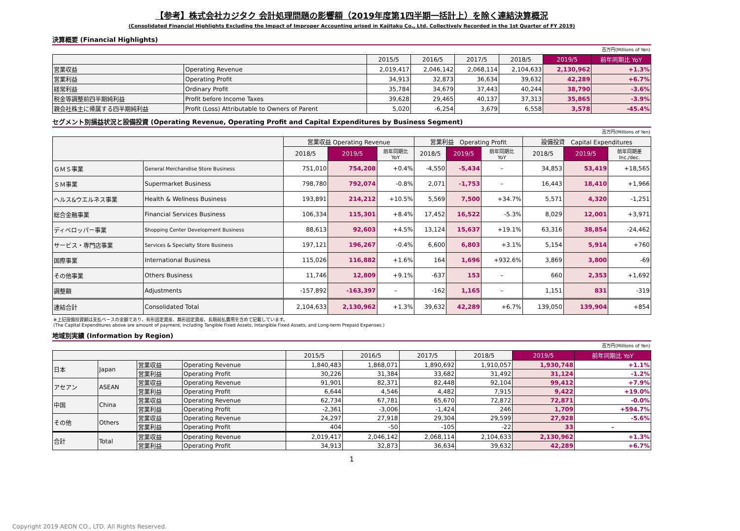【参考】株式会社カジタク 会計処理問題の影響額（2019年度第1四半期一括計上）を除く連結決算概況
(Consolidated Financial Highlights Excluding the Impact of Improper Accounting arised in Kajitaku Co., Ltd. Collectively Recorded in the 1st Quarter of FY 2019)
決算概要 (Financial Highlights)
百万円(Millions of Yen)
| | | 2015/5 | 2016/5 | 2017/5 | 2018/5 | 2019/5 | 前年同期比 YoY |
| --- | --- | --- | --- | --- | --- | --- | --- |
| 営業収益 | Operating Revenue | 2,019,417 | 2,046,142 | 2,068,114 | 2,104,633 | 2,130,962 | +1.3% |
| 営業利益 | Operating Profit | 34,913 | 32,873 | 36,634 | 39,632 | 42,289 | +6.7% |
| 経常利益 | Ordinary Profit | 35,784 | 34,679 | 37,443 | 40,244 | 38,790 | -3.6% |
| 税金等調整前四半期純利益 | Profit before Income Taxes | 39,628 | 29,465 | 40,137 | 37,313 | 35,865 | -3.9% |
| 親会社株主に帰属する四半期純利益 | Profit (Loss) Attributable to Owners of Parent | 5,020 | -6,254 | 3,679 | 6,558 | 3,578 | -45.4% |
セグメント別損益状況と設備投資 (Operating Revenue, Operating Profit and Capital Expenditures by Business Segment)
百万円(Millions of Yen)
| | | 営業収益 Operating Revenue | | | 営業利益 Operating Profit | | | 設備投資 Capital Expenditures | | |
| --- | --- | --- | --- | --- | --- | --- | --- | --- | --- | --- |
| | | 2018/5 | 2019/5 | 前年同期比 YoY | 2018/5 | 2019/5 | 前年同期比 YoY | 2018/5 | 2019/5 | 前年同期差 Inc./dec. |
| ＧＭＳ事業 | General Merchandise Store Business | 751,010 | 754,208 | +0.4% | -4,550 | -5,434 | – | 34,853 | 53,419 | +18,565 |
| ＳＭ事業 | Supermarket Business | 798,780 | 792,074 | -0.8% | 2,071 | -1,753 | – | 16,443 | 18,410 | +1,966 |
| ヘルス&ウエルネス事業 | Health & Wellness Business | 193,891 | 214,212 | +10.5% | 5,569 | 7,500 | +34.7% | 5,571 | 4,320 | -1,251 |
| 総合金融事業 | Financial Services Business | 106,334 | 115,301 | +8.4% | 17,452 | 16,522 | -5.3% | 8,029 | 12,001 | +3,971 |
| ディベロッパー事業 | Shopping Center Development Business | 88,613 | 92,603 | +4.5% | 13,124 | 15,637 | +19.1% | 63,316 | 38,854 | -24,462 |
| サービス・専門店事業 | Services & Specialty Store Business | 197,121 | 196,267 | -0.4% | 6,600 | 6,803 | +3.1% | 5,154 | 5,914 | +760 |
| 国際事業 | International Business | 115,026 | 116,882 | +1.6% | 164 | 1,696 | +932.6% | 3,869 | 3,800 | -69 |
| その他事業 | Others Business | 11,746 | 12,809 | +9.1% | -637 | 153 | – | 660 | 2,353 | +1,692 |
| 調整額 | Adjustments | -157,892 | -163,397 | – | -162 | 1,165 | – | 1,151 | 831 | -319 |
| 連結合計 | Consolidated Total | 2,104,633 | 2,130,962 | +1.3% | 39,632 | 42,289 | +6.7% | 139,050 | 139,904 | +854 |
※上記設備投資額は支払ベースの金額であり、有形固定資産、無形固定資産、長期前払費用を含めて記載しています。
(The Capital Expenditures above are amount of payment, including Tangible Fixed Assets, Intangible Fixed Assets, and Long-term Prepaid Expenses.)
地域別実績 (Information by Region)
百万円(Millions of Yen)
| | | | | 2015/5 | 2016/5 | 2017/5 | 2018/5 | 2019/5 | 前年同期比 YoY |
| --- | --- | --- | --- | --- | --- | --- | --- | --- | --- |
| 日本 | Japan | 営業収益 | Operating Revenue | 1,840,483 | 1,868,071 | 1,890,692 | 1,910,057 | 1,930,748 | +1.1% |
| | | 営業利益 | Operating Profit | 30,226 | 31,384 | 33,682 | 31,492 | 31,124 | -1.2% |
| アセアン | ASEAN | 営業収益 | Operating Revenue | 91,901 | 82,371 | 82,448 | 92,104 | 99,412 | +7.9% |
| | | 営業利益 | Operating Profit | 6,644 | 4,546 | 4,482 | 7,915 | 9,422 | +19.0% |
| 中国 | China | 営業収益 | Operating Revenue | 62,734 | 67,781 | 65,670 | 72,872 | 72,871 | -0.0% |
| | | 営業利益 | Operating Profit | -2,361 | -3,006 | -1,424 | 246 | 1,709 | +594.7% |
| その他 | Others | 営業収益 | Operating Revenue | 24,297 | 27,918 | 29,304 | 29,599 | 27,928 | -5.6% |
| | | 営業利益 | Operating Profit | 404 | -50 | -105 | -22 | 33 | – |
| 合計 | Total | 営業収益 | Operating Revenue | 2,019,417 | 2,046,142 | 2,068,114 | 2,104,633 | 2,130,962 | +1.3% |
| | | 営業利益 | Operating Profit | 34,913 | 32,873 | 36,634 | 39,632 | 42,289 | +6.7% |
1
Copyright 2019 AEON CO., LTD. All Rights Reserved.